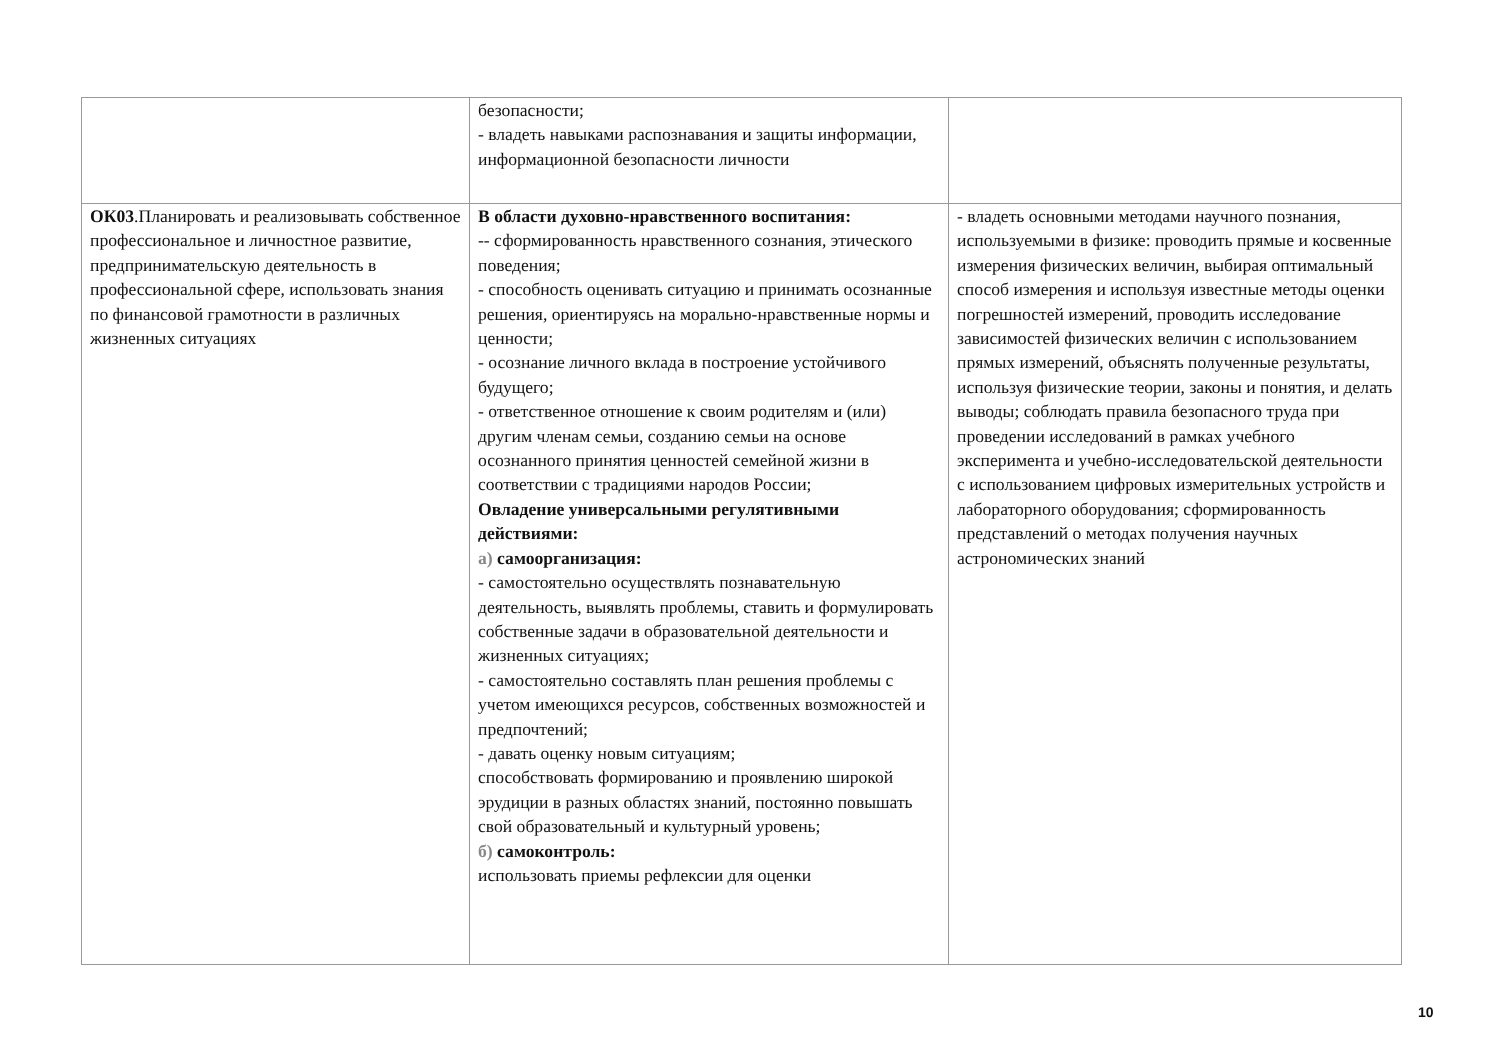| | безопасности; - владеть навыками распознавания и защиты информации, информационной безопасности личности | |
| ОК03 .Планировать и реализовывать собственное профессиональное и личностное развитие, предпринимательскую деятельность в профессиональной сфере, использовать знания по финансовой грамотности в различных жизненных ситуациях | В области духовно-нравственного воспитания: -- сформированность нравственного сознания, этического поведения; - способность оценивать ситуацию и принимать осознанные решения, ориентируясь на морально-нравственные нормы и ценности; - осознание личного вклада в построение устойчивого будущего; - ответственное отношение к своим родителям и (или) другим членам семьи, созданию семьи на основе осознанного принятия ценностей семейной жизни в соответствии с традициями народов России; Овладение универсальными регулятивными действиями: а) самоорганизация: - самостоятельно осуществлять познавательную деятельность, выявлять проблемы, ставить и формулировать собственные задачи в образовательной деятельности и жизненных ситуациях; - самостоятельно составлять план решения проблемы с учетом имеющихся ресурсов, собственных возможностей и предпочтений; - давать оценку новым ситуациям; способствовать формированию и проявлению широкой эрудиции в разных областях знаний, постоянно повышать свой образовательный и культурный уровень; б) самоконтроль: использовать приемы рефлексии для оценки | - владеть основными методами научного познания, используемыми в физике: проводить прямые и косвенные измерения физических величин, выбирая оптимальный способ измерения и используя известные методы оценки погрешностей измерений, проводить исследование зависимостей физических величин с использованием прямых измерений, объяснять полученные результаты, используя физические теории, законы и понятия, и делать выводы; соблюдать правила безопасного труда при проведении исследований в рамках учебного эксперимента и учебно-исследовательской деятельности с использованием цифровых измерительных устройств и лабораторного оборудования; сформированность представлений о методах получения научных астрономических знаний |
10